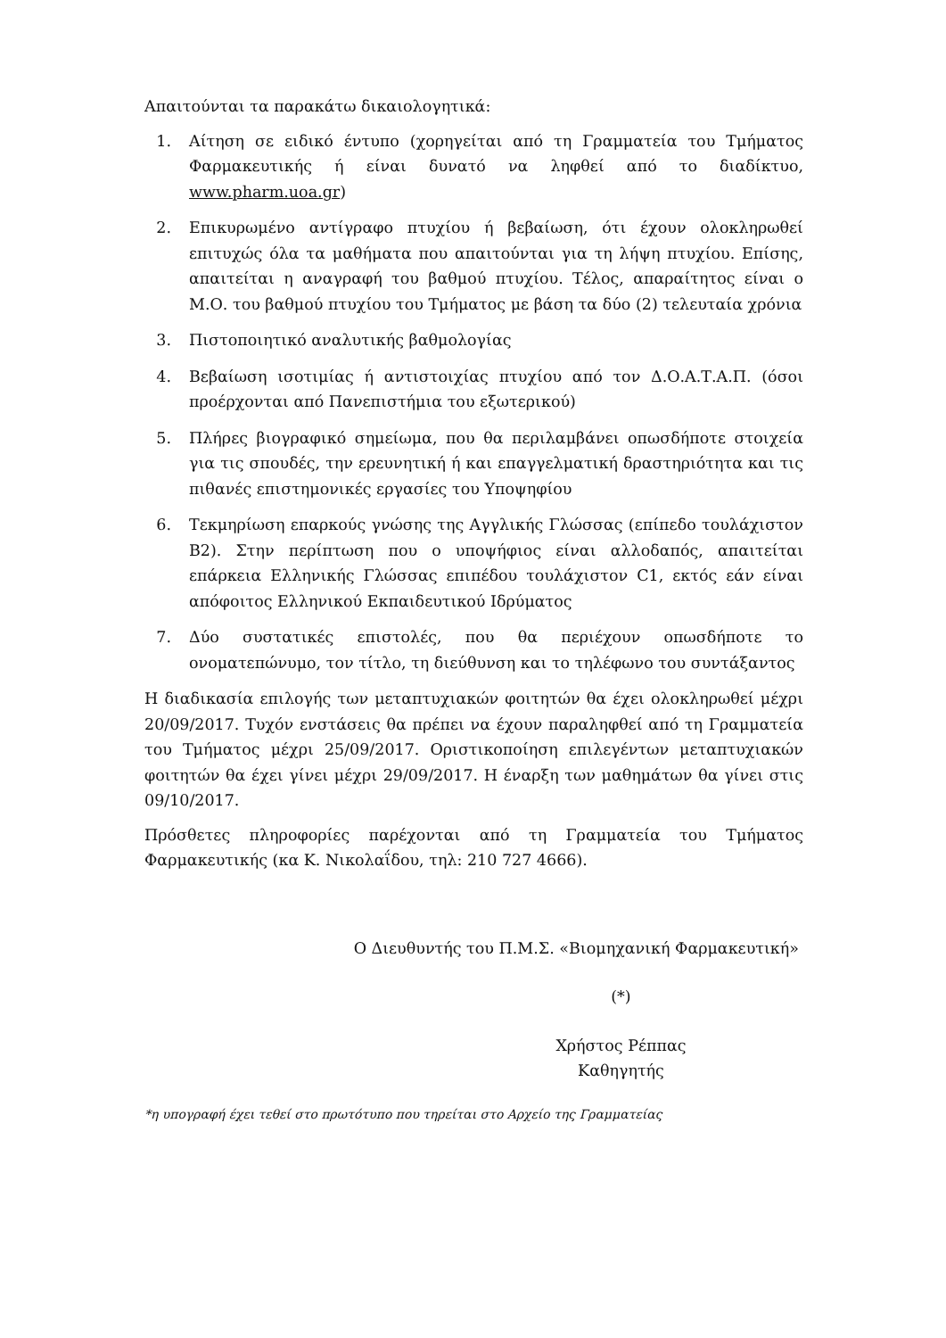Απαιτούνται τα παρακάτω δικαιολογητικά:
1. Αίτηση σε ειδικό έντυπο (χορηγείται από τη Γραμματεία του Τμήματος Φαρμακευτικής ή είναι δυνατό να ληφθεί από το διαδίκτυο, www.pharm.uoa.gr)
2. Επικυρωμένο αντίγραφο πτυχίου ή βεβαίωση, ότι έχουν ολοκληρωθεί επιτυχώς όλα τα μαθήματα που απαιτούνται για τη λήψη πτυχίου. Επίσης, απαιτείται η αναγραφή του βαθμού πτυχίου. Τέλος, απαραίτητος είναι ο Μ.Ο. του βαθμού πτυχίου του Τμήματος με βάση τα δύο (2) τελευταία χρόνια
3. Πιστοποιητικό αναλυτικής βαθμολογίας
4. Βεβαίωση ισοτιμίας ή αντιστοιχίας πτυχίου από τον Δ.Ο.Α.Τ.Α.Π. (όσοι προέρχονται από Πανεπιστήμια του εξωτερικού)
5. Πλήρες βιογραφικό σημείωμα, που θα περιλαμβάνει οπωσδήποτε στοιχεία για τις σπουδές, την ερευνητική ή και επαγγελματική δραστηριότητα και τις πιθανές επιστημονικές εργασίες του Υποψηφίου
6. Τεκμηρίωση επαρκούς γνώσης της Αγγλικής Γλώσσας (επίπεδο τουλάχιστον Β2). Στην περίπτωση που ο υποψήφιος είναι αλλοδαπός, απαιτείται επάρκεια Ελληνικής Γλώσσας επιπέδου τουλάχιστον C1, εκτός εάν είναι απόφοιτος Ελληνικού Εκπαιδευτικού Ιδρύματος
7. Δύο συστατικές επιστολές, που θα περιέχουν οπωσδήποτε το ονοματεπώνυμο, τον τίτλο, τη διεύθυνση και το τηλέφωνο του συντάξαντος
Η διαδικασία επιλογής των μεταπτυχιακών φοιτητών θα έχει ολοκληρωθεί μέχρι 20/09/2017. Τυχόν ενστάσεις θα πρέπει να έχουν παραληφθεί από τη Γραμματεία του Τμήματος μέχρι 25/09/2017. Οριστικοποίηση επιλεγέντων μεταπτυχιακών φοιτητών θα έχει γίνει μέχρι 29/09/2017. Η έναρξη των μαθημάτων θα γίνει στις 09/10/2017.
Πρόσθετες πληροφορίες παρέχονται από τη Γραμματεία του Τμήματος Φαρμακευτικής (κα Κ. Νικολαΐδου, τηλ: 210 727 4666).
Ο Διευθυντής του Π.Μ.Σ. «Βιομηχανική Φαρμακευτική»
(*)
Χρήστος Ρέππας
Καθηγητής
*η υπογραφή έχει τεθεί στο πρωτότυπο που τηρείται στο Αρχείο της Γραμματείας